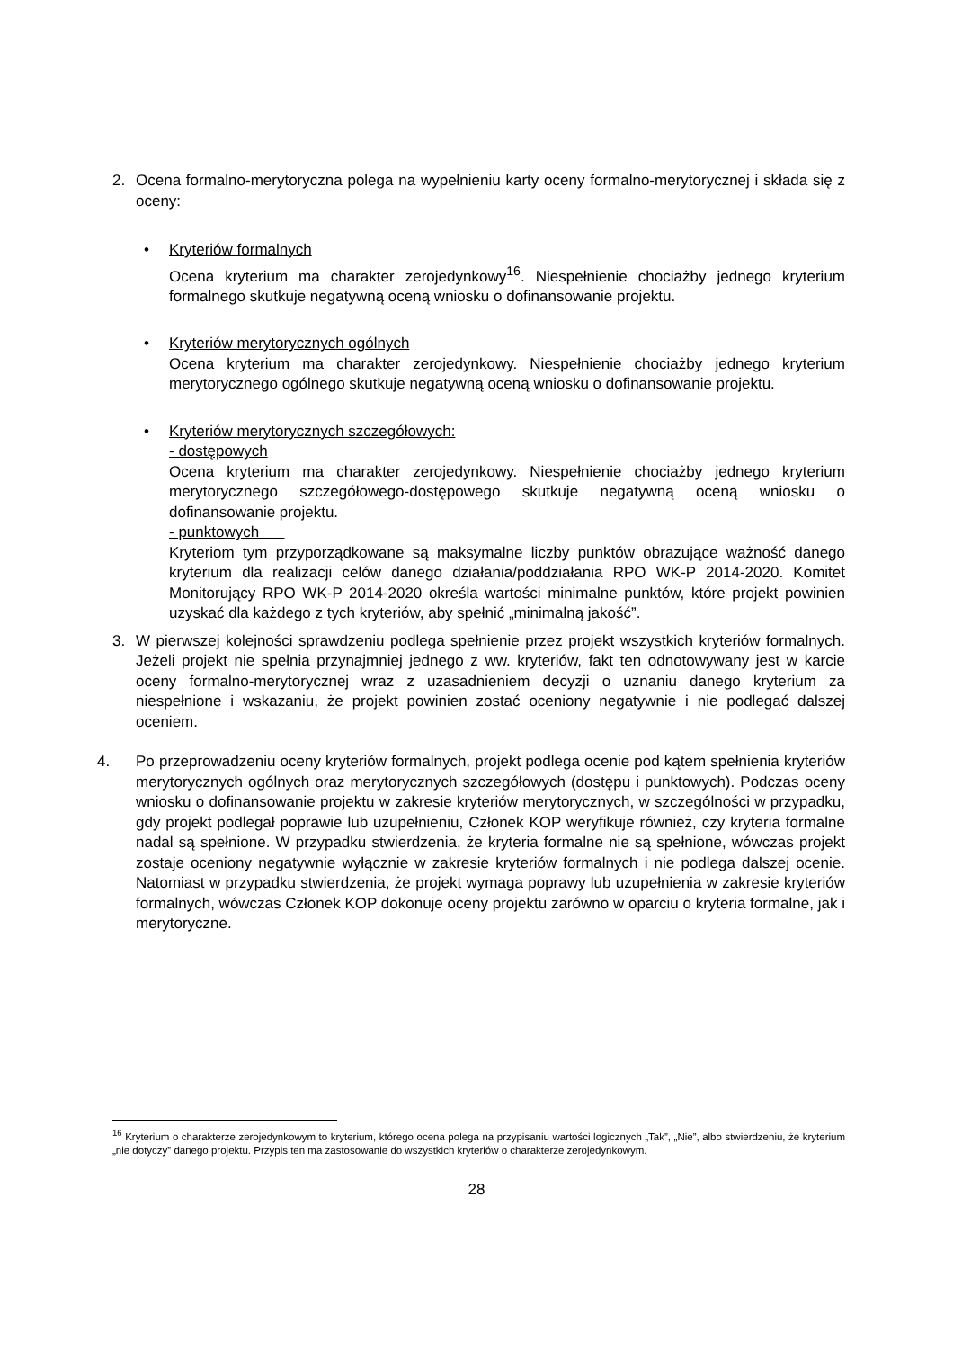2. Ocena formalno-merytoryczna polega na wypełnieniu karty oceny formalno-merytorycznej i składa się z oceny:
• Kryteriów formalnych
Ocena kryterium ma charakter zerojedynkowy<sup>16</sup>. Niespełnienie chociażby jednego kryterium formalnego skutkuje negatywną oceną wniosku o dofinansowanie projektu.
• Kryteriów merytorycznych ogólnych
Ocena kryterium ma charakter zerojedynkowy. Niespełnienie chociażby jednego kryterium merytorycznego ogólnego skutkuje negatywną oceną wniosku o dofinansowanie projektu.
• Kryteriów merytorycznych szczegółowych:
- dostępowych
Ocena kryterium ma charakter zerojedynkowy. Niespełnienie chociażby jednego kryterium merytorycznego szczegółowego-dostępowego skutkuje negatywną oceną wniosku o dofinansowanie projektu.
- punktowych
Kryteriom tym przyporządkowane są maksymalne liczby punktów obrazujące ważność danego kryterium dla realizacji celów danego działania/poddziałania RPO WK-P 2014-2020. Komitet Monitorujący RPO WK-P 2014-2020 określa wartości minimalne punktów, które projekt powinien uzyskać dla każdego z tych kryteriów, aby spełnić „minimalną jakość”.
3. W pierwszej kolejności sprawdzeniu podlega spełnienie przez projekt wszystkich kryteriów formalnych. Jeżeli projekt nie spełnia przynajmniej jednego z ww. kryteriów, fakt ten odnotowywany jest w karcie oceny formalno-merytorycznej wraz z uzasadnieniem decyzji o uznaniu danego kryterium za niespełnione i wskazaniu, że projekt powinien zostać oceniony negatywnie i nie podlegać dalszej oceniem.
4. Po przeprowadzeniu oceny kryteriów formalnych, projekt podlega ocenie pod kątem spełnienia kryteriów merytorycznych ogólnych oraz merytorycznych szczegółowych (dostępu i punktowych). Podczas oceny wniosku o dofinansowanie projektu w zakresie kryteriów merytorycznych, w szczególności w przypadku, gdy projekt podlegał poprawie lub uzupełnieniu, Członek KOP weryfikuje również, czy kryteria formalne nadal są spełnione. W przypadku stwierdzenia, że kryteria formalne nie są spełnione, wówczas projekt zostaje oceniony negatywnie wyłącznie w zakresie kryteriów formalnych i nie podlega dalszej ocenie. Natomiast w przypadku stwierdzenia, że projekt wymaga poprawy lub uzupełnienia w zakresie kryteriów formalnych, wówczas Członek KOP dokonuje oceny projektu zarówno w oparciu o kryteria formalne, jak i merytoryczne.
<sup>16</sup> Kryterium o charakterze zerojedynkowym to kryterium, którego ocena polega na przypisaniu wartości logicznych „Tak”, „Nie”, albo stwierdzeniu, że kryterium „nie dotyczy” danego projektu. Przypis ten ma zastosowanie do wszystkich kryteriów o charakterze zerojedynkowym.
28